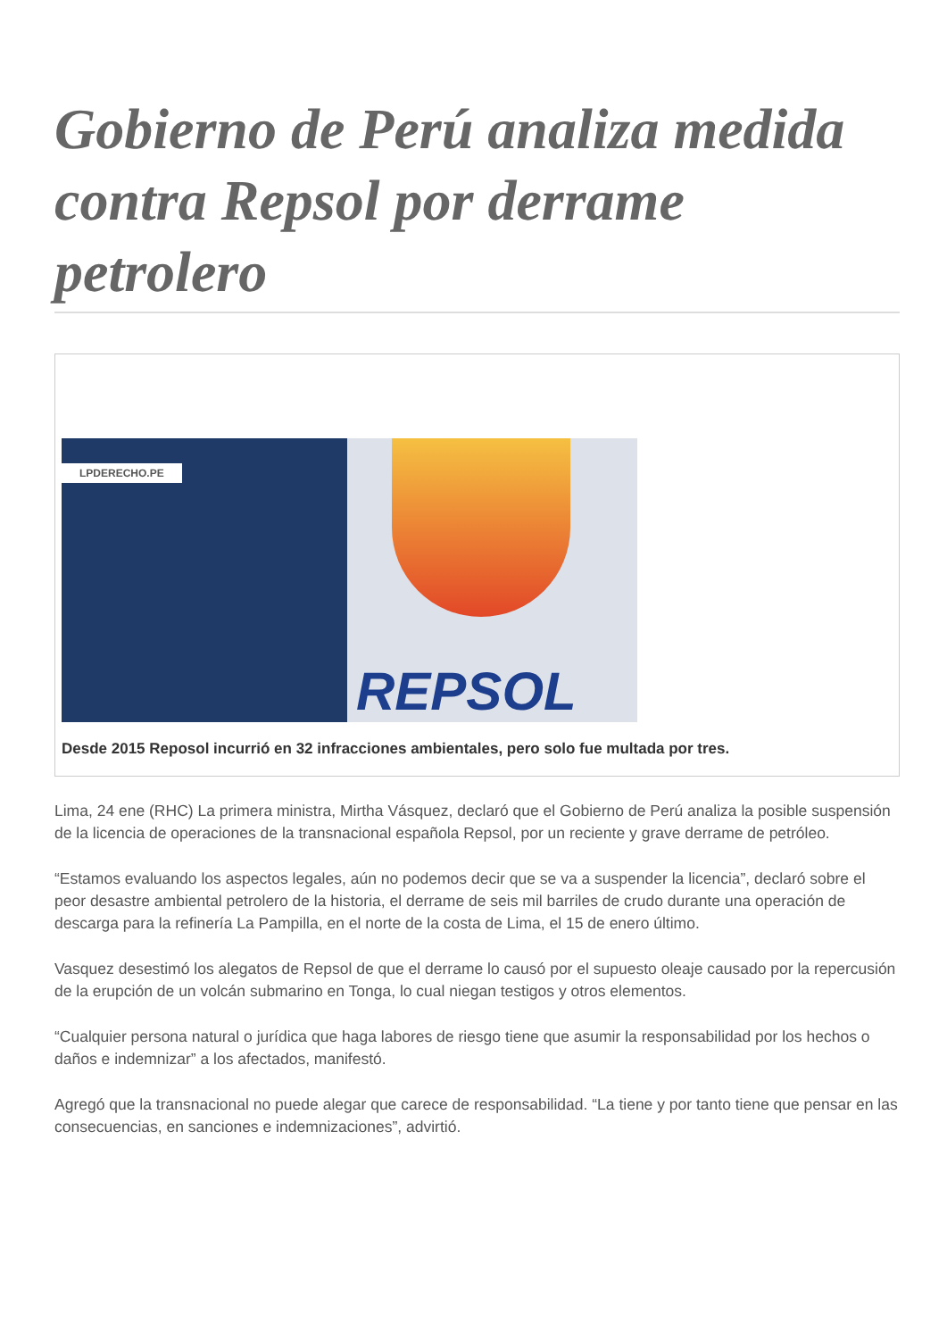Gobierno de Perú analiza medida contra Repsol por derrame petrolero
LPDERECHO.PE
REPSOL
Desde 2015 Reposol incurrió en 32 infracciones ambientales, pero solo fue multada por tres.
Lima, 24 ene (RHC) La primera ministra, Mirtha Vásquez, declaró que el Gobierno de Perú analiza la posible suspensión de la licencia de operaciones de la transnacional española Repsol, por un reciente y grave derrame de petróleo.
“Estamos evaluando los aspectos legales, aún no podemos decir que se va a suspender la licencia”, declaró sobre el peor desastre ambiental petrolero de la historia, el derrame de seis mil barriles de crudo durante una operación de descarga para la refinería La Pampilla, en el norte de la costa de Lima, el 15 de enero último.
Vasquez desestimó los alegatos de Repsol de que el derrame lo causó por el supuesto oleaje causado por la repercusión de la erupción de un volcán submarino en Tonga, lo cual niegan testigos y otros elementos.
“Cualquier persona natural o jurídica que haga labores de riesgo tiene que asumir la responsabilidad por los hechos o daños e indemnizar” a los afectados, manifestó.
Agregó que la transnacional no puede alegar que carece de responsabilidad. “La tiene y por tanto tiene que pensar en las consecuencias, en sanciones e indemnizaciones”, advirtió.